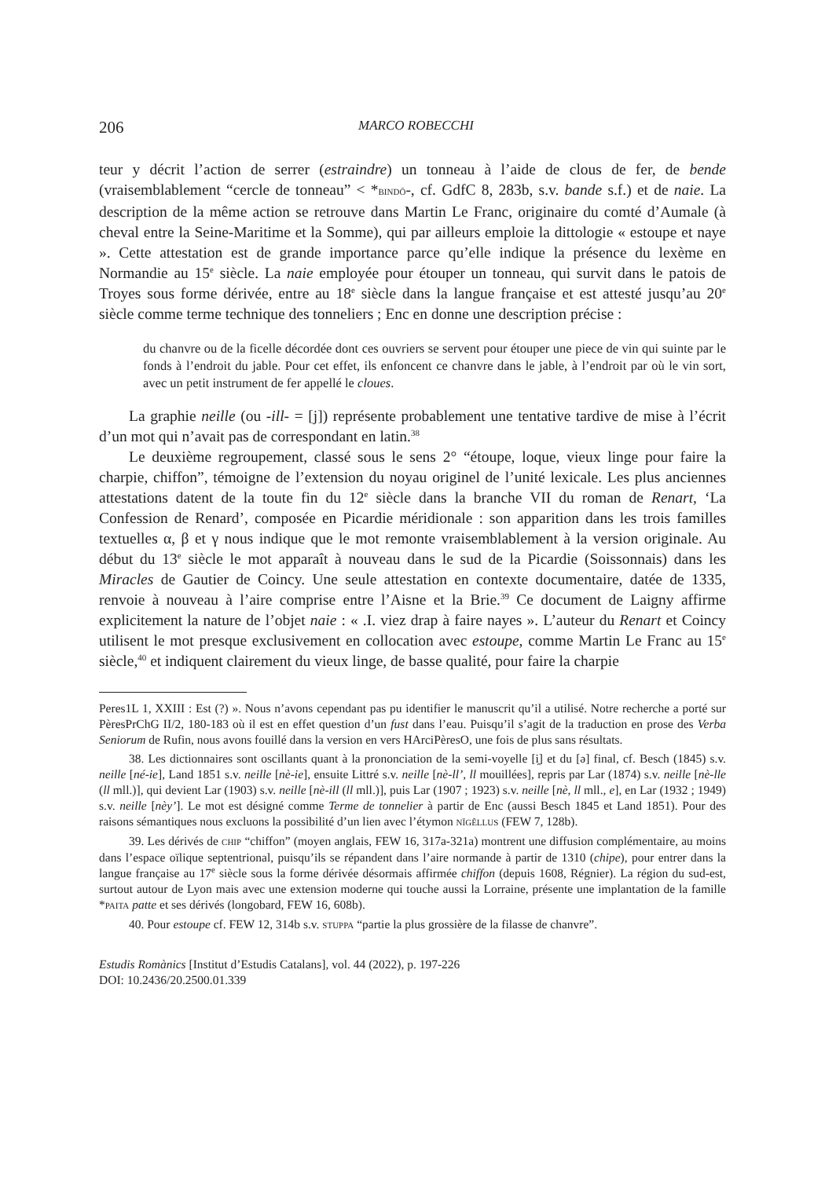206 MARCO ROBECCHI
teur y décrit l’action de serrer (estraindre) un tonneau à l’aide de clous de fer, de bende (vraisemblablement “cercle de tonneau” < *BINDŌ-, cf. GdfC 8, 283b, s.v. bande s.f.) et de naie. La description de la même action se retrouve dans Martin Le Franc, originaire du comté d’Aumale (à cheval entre la Seine-Maritime et la Somme), qui par ailleurs emploie la dittologie « estoupe et naye ». Cette attestation est de grande importance parce qu’elle indique la présence du lexème en Normandie au 15<sup>e</sup> siècle. La naie employée pour étouper un tonneau, qui survit dans le patois de Troyes sous forme dérivée, entre au 18<sup>e</sup> siècle dans la langue française et est attesté jusqu’au 20<sup>e</sup> siècle comme terme technique des tonneliers ; Enc en donne une description précise :
du chanvre ou de la ficelle décordée dont ces ouvriers se servent pour étouper une piece de vin qui suinte par le fonds à l’endroit du jable. Pour cet effet, ils enfoncent ce chanvre dans le jable, à l’endroit par où le vin sort, avec un petit instrument de fer appellé le cloues.
La graphie neille (ou -ill- = [j]) représente probablement une tentative tardive de mise à l’écrit d’un mot qui n’avait pas de correspondant en latin.<sup>38</sup>
Le deuxième regroupement, classé sous le sens 2° “étoupe, loque, vieux linge pour faire la charpie, chiffon”, témoigne de l’extension du noyau originel de l’unité lexicale. Les plus anciennes attestations datent de la toute fin du 12<sup>e</sup> siècle dans la branche VII du roman de Renart, ‘La Confession de Renard’, composée en Picardie méridionale : son apparition dans les trois familles textuelles α, β et γ nous indique que le mot remonte vraisemblablement à la version originale. Au début du 13<sup>e</sup> siècle le mot apparaît à nouveau dans le sud de la Picardie (Soissonnais) dans les Miracles de Gautier de Coincy. Une seule attestation en contexte documentaire, datée de 1335, renvoie à nouveau à l’aire comprise entre l’Aisne et la Brie.<sup>39</sup> Ce document de Laigny affirme explicitement la nature de l’objet naie : « .I. viez drap à faire nayes ». L’auteur du Renart et Coincy utilisent le mot presque exclusivement en collocation avec estoupe, comme Martin Le Franc au 15<sup>e</sup> siècle,<sup>40</sup> et indiquent clairement du vieux linge, de basse qualité, pour faire la charpie
Peres1L 1, XXIII : Est (?) ». Nous n’avons cependant pas pu identifier le manuscrit qu’il a utilisé. Notre recherche a porté sur PèresPrChG II/2, 180-183 où il est en effet question d’un fust dans l’eau. Puisqu’il s’agit de la traduction en prose des Verba Seniorum de Rufin, nous avons fouillé dans la version en vers HArciPèresO, une fois de plus sans résultats.
38. Les dictionnaires sont oscillants quant à la prononciation de la semi-voyelle [i̯] et du [ə] final, cf. Besch (1845) s.v. neille [né-ie], Land 1851 s.v. neille [nè-ie], ensuite Littré s.v. neille [nè-ll’, ll mouillées], repris par Lar (1874) s.v. neille [nè-lle (ll mll.)], qui devient Lar (1903) s.v. neille [nè-ill (ll mll.)], puis Lar (1907 ; 1923) s.v. neille [nè, ll mll., e], en Lar (1932 ; 1949) s.v. neille [nèy’]. Le mot est désigné comme Terme de tonnelier à partir de Enc (aussi Besch 1845 et Land 1851). Pour des raisons sémantiques nous excluons la possibilité d’un lien avec l’étymon NĪGĔLLUS (FEW 7, 128b).
39. Les dérivés de CHIP “chiffon” (moyen anglais, FEW 16, 317a-321a) montrent une diffusion complémentaire, au moins dans l’espace oïlique septentrional, puisqu’ils se répandent dans l’aire normande à partir de 1310 (chipe), pour entrer dans la langue française au 17<sup>e</sup> siècle sous la forme dérivée désormais affirmée chiffon (depuis 1608, Régnier). La région du sud-est, surtout autour de Lyon mais avec une extension moderne qui touche aussi la Lorraine, présente une implantation de la famille *PAITA patte et ses dérivés (longobard, FEW 16, 608b).
40. Pour estoupe cf. FEW 12, 314b s.v. STUPPA “partie la plus grossière de la filasse de chanvre”.
Estudis Romànics [Institut d’Estudis Catalans], vol. 44 (2022), p. 197-226
DOI: 10.2436/20.2500.01.339